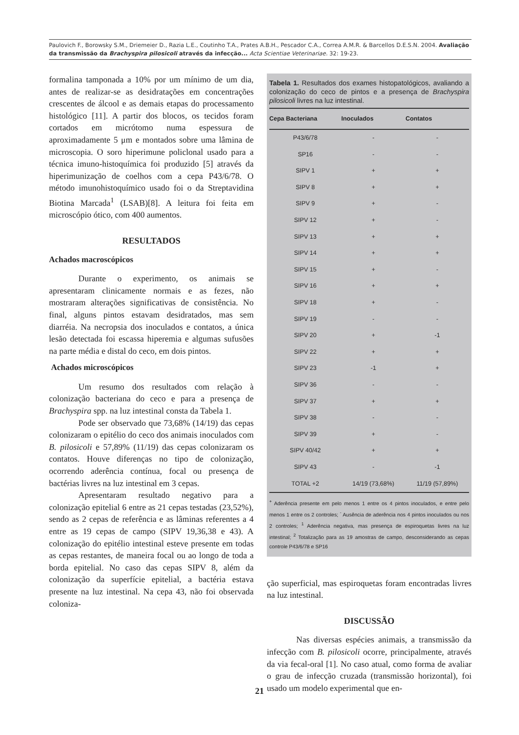Paulovich F., Borowsky S.M., Driemeier D., Razia L.E., Coutinho T.A., Prates A.B.H., Pescador C.A., Correa A.M.R. & Barcellos D.E.S.N. 2004. Avaliação da transmissão da Brachyspira pilosicoli através da infecção... Acta Scientiae Veterinariae. 32: 19-23.
formalina tamponada a 10% por um mínimo de um dia, antes de realizar-se as desidratações em concentrações crescentes de álcool e as demais etapas do processamento histológico [11]. A partir dos blocos, os tecidos foram cortados em micrótomo numa espessura de aproximadamente 5 μm e montados sobre uma lâmina de microscopia. O soro hiperimune policlonal usado para a técnica imuno-histoquímica foi produzido [5] através da hiperimunização de coelhos com a cepa P43/6/78. O método imunohistoquímico usado foi o da Streptavidina Biotina Marcada<sup>1</sup> (LSAB)[8]. A leitura foi feita em microscópio ótico, com 400 aumentos.
RESULTADOS
Achados macroscópicos
Durante o experimento, os animais se apresentaram clinicamente normais e as fezes, não mostraram alterações significativas de consistência. No final, alguns pintos estavam desidratados, mas sem diarréia. Na necropsia dos inoculados e contatos, a única lesão detectada foi escassa hiperemia e algumas sufusões na parte média e distal do ceco, em dois pintos.
Achados microscópicos
Um resumo dos resultados com relação à colonização bacteriana do ceco e para a presença de Brachyspira spp. na luz intestinal consta da Tabela 1.
Pode ser observado que 73,68% (14/19) das cepas colonizaram o epitélio do ceco dos animais inoculados com B. pilosicoli e 57,89% (11/19) das cepas colonizaram os contatos. Houve diferenças no tipo de colonização, ocorrendo aderência contínua, focal ou presença de bactérias livres na luz intestinal em 3 cepas.
Apresentaram resultado negativo para a colonização epitelial 6 entre as 21 cepas testadas (23,52%), sendo as 2 cepas de referência e as lâminas referentes a 4 entre as 19 cepas de campo (SIPV 19,36,38 e 43). A colonização do epitélio intestinal esteve presente em todas as cepas restantes, de maneira focal ou ao longo de toda a borda epitelial. No caso das cepas SIPV 8, além da colonização da superfície epitelial, a bactéria estava presente na luz intestinal. Na cepa 43, não foi observada coloniza-
Tabela 1. Resultados dos exames histopatológicos, avaliando a colonização do ceco de pintos e a presença de Brachyspira pilosicoli livres na luz intestinal.
| Cepa Bacteriana | Inoculados | Contatos |
| --- | --- | --- |
| P43/6/78 | - | - |
| SP16 | - | - |
| SIPV 1 | + | + |
| SIPV 8 | + | + |
| SIPV 9 | + | - |
| SIPV 12 | + | - |
| SIPV 13 | + | + |
| SIPV 14 | + | + |
| SIPV 15 | + | - |
| SIPV 16 | + | + |
| SIPV 18 | + | - |
| SIPV 19 | - | - |
| SIPV 20 | + | -1 |
| SIPV 22 | + | + |
| SIPV 23 | -1 | + |
| SIPV 36 | - | - |
| SIPV 37 | + | + |
| SIPV 38 | - | - |
| SIPV 39 | + | - |
| SIPV 40/42 | + | + |
| SIPV 43 | - | -1 |
| TOTAL +2 | 14/19 (73,68%) | 11/19 (57,89%) |
<sup>+</sup> Aderência presente em pelo menos 1 entre os 4 pintos inoculados, e entre pelo menos 1 entre os 2 controles; <sup>-</sup> Ausência de aderência nos 4 pintos inoculados ou nos 2 controles; <sup>1</sup> Aderência negativa, mas presença de espiroquetas livres na luz intestinal; <sup>2</sup> Totalização para as 19 amostras de campo, desconsiderando as cepas controle P43/6/78 e SP16
ção superficial, mas espiroquetas foram encontradas livres na luz intestinal.
DISCUSSÃO
Nas diversas espécies animais, a transmissão da infecção com B. pilosicoli ocorre, principalmente, através da via fecal-oral [1]. No caso atual, como forma de avaliar o grau de infecção cruzada (transmissão horizontal), foi usado um modelo experimental que en-
21